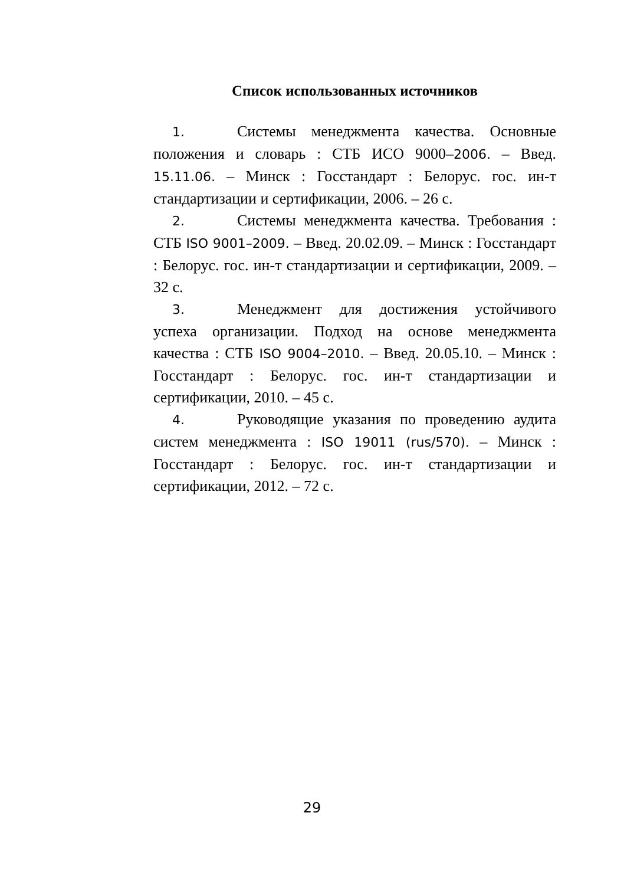Список использованных источников
1. Системы менеджмента качества. Основные положения и словарь : СТБ ИСО 9000–2006. – Введ. 15.11.06. – Минск : Госстандарт : Белорус. гос. ин-т стандартизации и сертификации, 2006. – 26 с.
2. Системы менеджмента качества. Требования : СТБ ISO 9001–2009. – Введ. 20.02.09. – Минск : Госстандарт : Белорус. гос. ин-т стандартизации и сертификации, 2009. – 32 с.
3. Менеджмент для достижения устойчивого успеха организации. Подход на основе менеджмента качества : СТБ ISO 9004–2010. – Введ. 20.05.10. – Минск : Госстандарт : Белорус. гос. ин-т стандартизации и сертификации, 2010. – 45 с.
4. Руководящие указания по проведению аудита систем менеджмента : ISO 19011 (rus/570). – Минск : Госстандарт : Белорус. гос. ин-т стандартизации и сертификации, 2012. – 72 с.
29